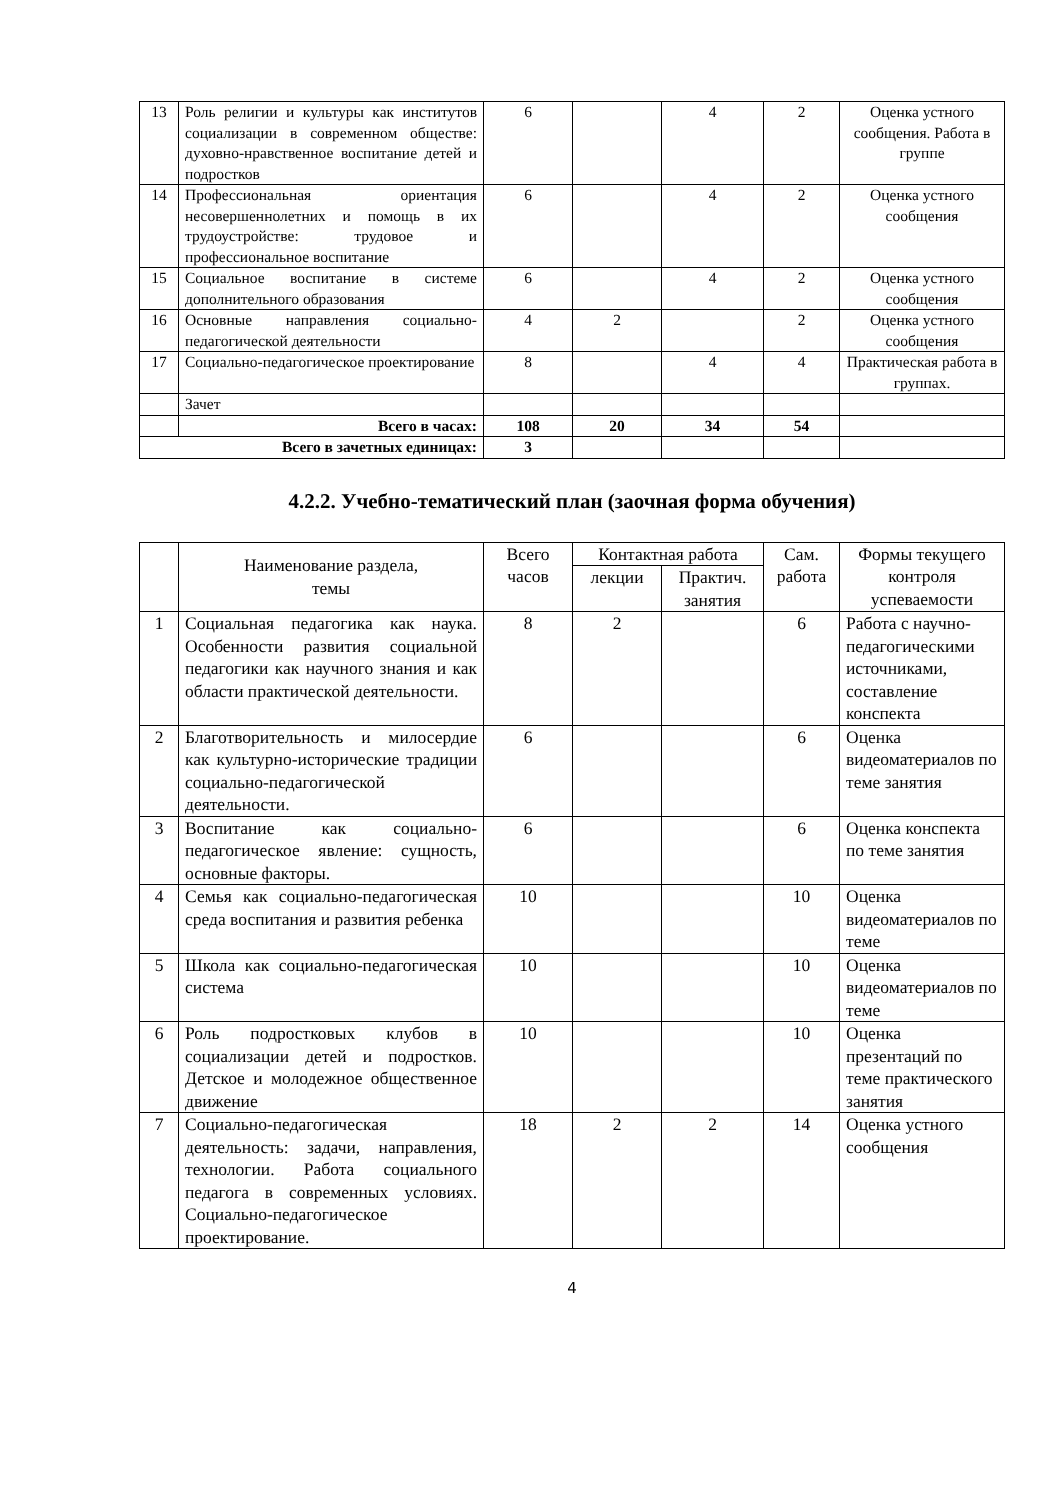| 13 | Роль религии и культуры как институтов социализации в современном обществе: духовно-нравственное воспитание детей и подростков | 6 | | 4 | 2 | Оценка устного сообщения. Работа в группе |
| 14 | Профессиональная ориентация несовершеннолетних и помощь в их трудоустройстве: трудовое и профессиональное воспитание | 6 | | 4 | 2 | Оценка устного сообщения |
| 15 | Социальное воспитание в системе дополнительного образования | 6 | | 4 | 2 | Оценка устного сообщения |
| 16 | Основные направления социально-педагогической деятельности | 4 | 2 | | 2 | Оценка устного сообщения |
| 17 | Социально-педагогическое проектирование | 8 | | 4 | 4 | Практическая работа в группах. |
| | Зачет | | | | | |
| | Всего в часах: | 108 | 20 | 34 | 54 | |
| Всего в зачетных единицах: | | 3 | | | | |
4.2.2. Учебно-тематический план (заочная форма обучения)
| | Наименование раздела, темы | Всего часов | Контактная работа | | Сам. работа | Формы текущего контроля успеваемости |
| --- | --- | --- | --- | --- | --- | --- |
| | | | лекции | Практич. занятия | | |
| 1 | Социальная педагогика как наука. Особенности развития социальной педагогики как научного знания и как области практической деятельности. | 8 | 2 | | 6 | Работа с научно-педагогическими источниками, составление конспекта |
| 2 | Благотворительность и милосердие как культурно-исторические традиции социально-педагогической деятельности. | 6 | | | 6 | Оценка видеоматериалов по теме занятия |
| 3 | Воспитание как социально-педагогическое явление: сущность, основные факторы. | 6 | | | 6 | Оценка конспекта по теме занятия |
| 4 | Семья как социально-педагогическая среда воспитания и развития ребенка | 10 | | | 10 | Оценка видеоматериалов по теме |
| 5 | Школа как социально-педагогическая система | 10 | | | 10 | Оценка видеоматериалов по теме |
| 6 | Роль подростковых клубов в социализации детей и подростков. Детское и молодежное общественное движение | 10 | | | 10 | Оценка презентаций по теме практического занятия |
| 7 | Социально-педагогическая деятельность: задачи, направления, технологии. Работа социального педагога в современных условиях. Социально-педагогическое проектирование. | 18 | 2 | 2 | 14 | Оценка устного сообщения |
4